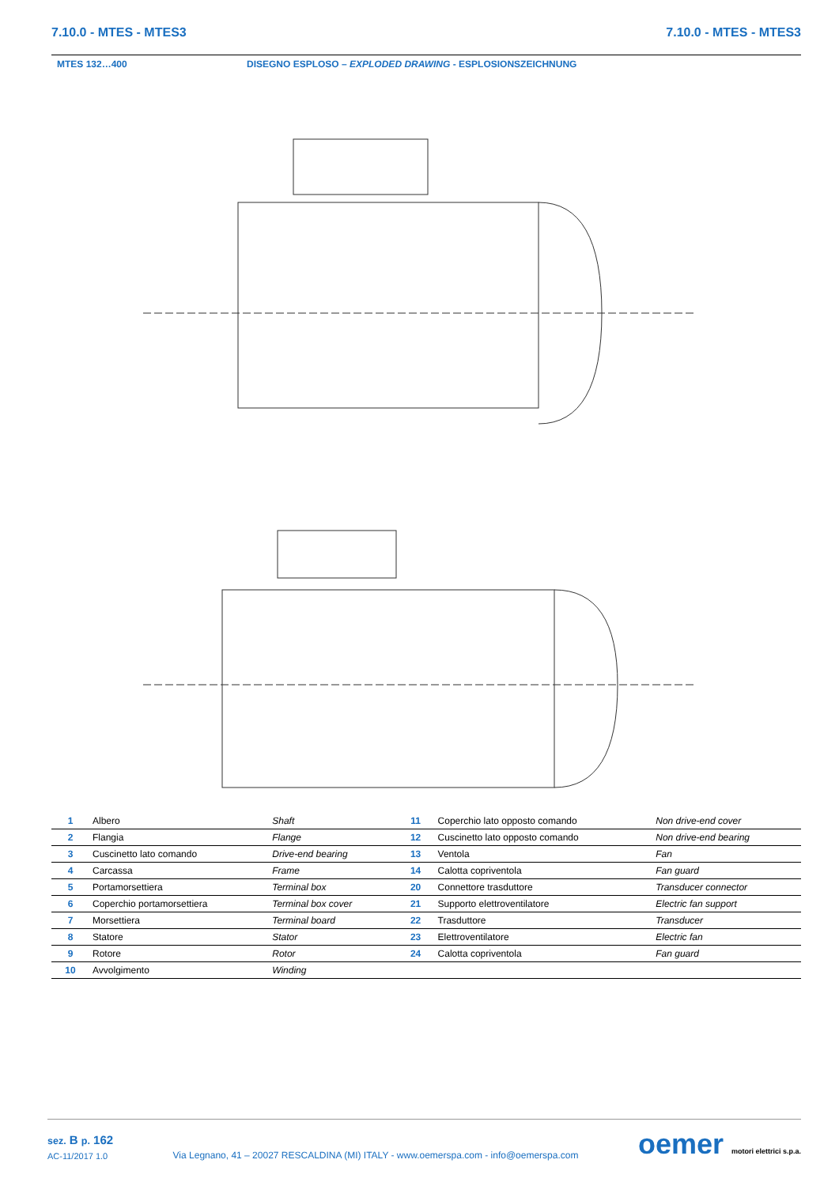7.10.0 - MTES - MTES3 7.10.0 - MTES - MTES3
MTES 132…400 DISEGNO ESPLOSO – EXPLODED DRAWING - ESPLOSIONSZEICHNUNG
| 1 | Albero | Shaft | 11 | Coperchio lato opposto comando | Non drive-end cover |
| 2 | Flangia | Flange | 12 | Cuscinetto lato opposto comando | Non drive-end bearing |
| 3 | Cuscinetto lato comando | Drive-end bearing | 13 | Ventola | Fan |
| 4 | Carcassa | Frame | 14 | Calotta copriventola | Fan guard |
| 5 | Portamorsettiera | Terminal box | 20 | Connettore trasduttore | Transducer connector |
| 6 | Coperchio portamorsettiera | Terminal box cover | 21 | Supporto elettroventilatore | Electric fan support |
| 7 | Morsettiera | Terminal board | 22 | Trasduttore | Transducer |
| 8 | Statore | Stator | 23 | Elettroventilatore | Electric fan |
| 9 | Rotore | Rotor | 24 | Calotta copriventola | Fan guard |
| 10 | Avvolgimento | Winding | | | |
sez. B p. 162
AC-11/2017 1.0
Via Legnano, 41 – 20027 RESCALDINA (MI) ITALY - www.oemerspa.com - info@oemerspa.com
oemer motori elettrici s.p.a.